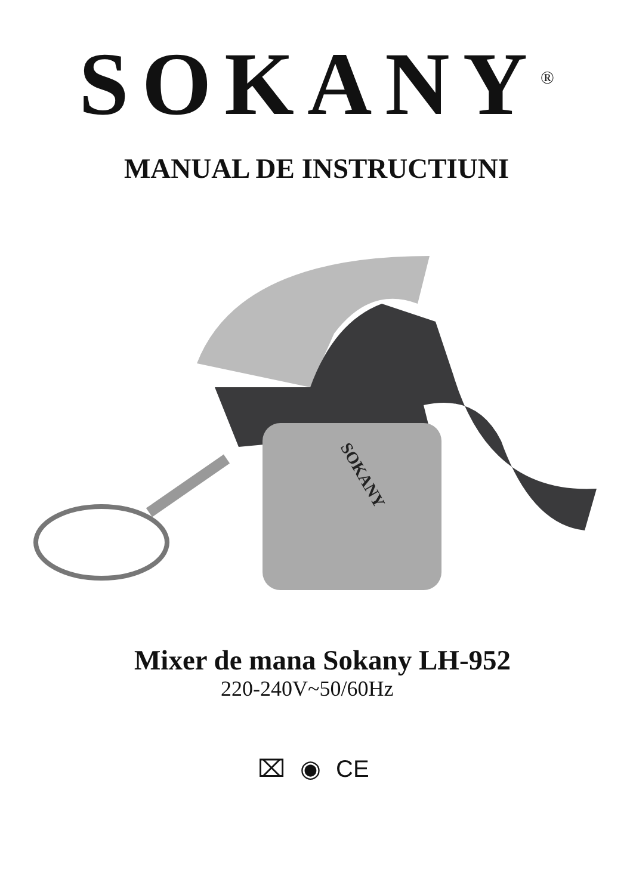SOKANY<sup>®</sup>
MANUAL DE INSTRUCTIUNI
SOKANY
Mixer de mana Sokany LH-952
220-240V~50/60Hz
⌧ ◉ CE